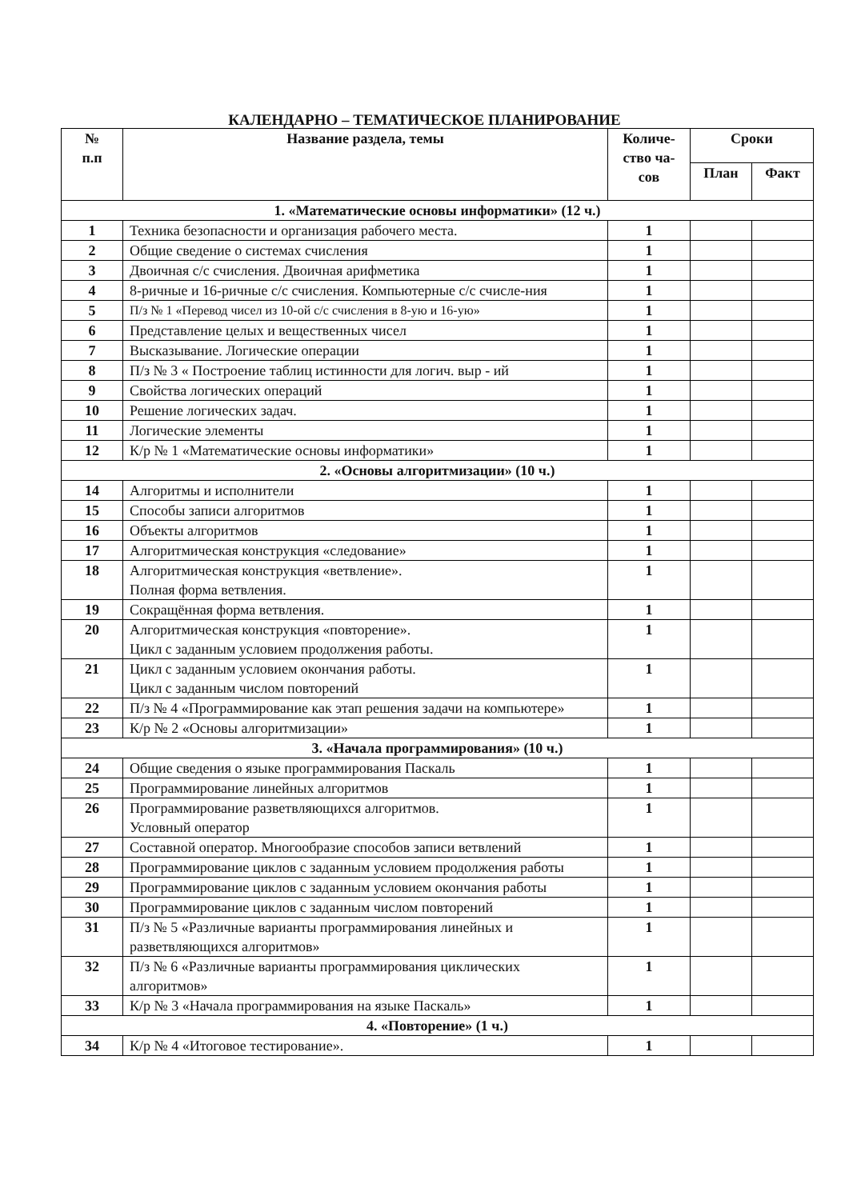КАЛЕНДАРНО – ТЕМАТИЧЕСКОЕ ПЛАНИРОВАНИЕ
| № п.п | Название раздела, темы | | Количе- ство ча- сов | Сроки | |
| --- | --- | --- | --- | --- | --- |
| | | | | План | Факт |
| 1. «Математические основы информатики» (12 ч.) | | | | | |
| 1 | | Техника безопасности и организация рабочего места. | 1 | | |
| 2 | | Общие сведение о системах счисления | 1 | | |
| 3 | | Двоичная с/с счисления. Двоичная арифметика | 1 | | |
| 4 | | 8-ричные и 16-ричные с/с счисления. Компьютерные с/с счисле-ния | 1 | | |
| 5 | | П/з № 1 «Перевод чисел из 10-ой с/с счисления в 8-ую и 16-ую» | 1 | | |
| 6 | | Представление целых и вещественных чисел | 1 | | |
| 7 | | Высказывание. Логические операции | 1 | | |
| 8 | | П/з № 3 « Построение таблиц истинности для логич. выр - ий | 1 | | |
| 9 | | Свойства логических операций | 1 | | |
| 10 | | Решение логических задач. | 1 | | |
| 11 | | Логические элементы | 1 | | |
| 12 | | К/р № 1 «Математические основы информатики» | 1 | | |
| 2. «Основы алгоритмизации» (10 ч.) | | | | | |
| 14 | | Алгоритмы и исполнители | 1 | | |
| 15 | | Способы записи алгоритмов | 1 | | |
| 16 | | Объекты алгоритмов | 1 | | |
| 17 | | Алгоритмическая конструкция «следование» | 1 | | |
| 18 | | Алгоритмическая конструкция «ветвление». Полная форма ветвления. | 1 | | |
| 19 | | Сокращённая форма ветвления. | 1 | | |
| 20 | | Алгоритмическая конструкция «повторение». Цикл с заданным условием продолжения работы. | 1 | | |
| 21 | | Цикл с заданным условием окончания работы. Цикл с заданным числом повторений | 1 | | |
| 22 | | П/з № 4 «Программирование как этап решения задачи на компьютере» | 1 | | |
| 23 | | К/р № 2 «Основы алгоритмизации» | 1 | | |
| 3. «Начала программирования» (10 ч.) | | | | | |
| 24 | | Общие сведения о языке программирования Паскаль | 1 | | |
| 25 | | Программирование линейных алгоритмов | 1 | | |
| 26 | | Программирование разветвляющихся алгоритмов. Условный оператор | 1 | | |
| 27 | | Составной оператор. Многообразие способов записи ветвлений | 1 | | |
| 28 | | Программирование циклов с заданным условием продолжения работы | 1 | | |
| 29 | | Программирование циклов с заданным условием окончания работы | 1 | | |
| 30 | | Программирование циклов с заданным числом повторений | 1 | | |
| 31 | | П/з № 5 «Различные варианты программирования линейных и разветвляющихся алгоритмов» | 1 | | |
| 32 | | П/з № 6 «Различные варианты программирования циклических алгоритмов» | 1 | | |
| 33 | | К/р № 3 «Начала программирования на языке Паскаль» | 1 | | |
| 4. «Повторение» (1 ч.) | | | | | |
| 34 | | К/р № 4 «Итоговое тестирование». | 1 | | |